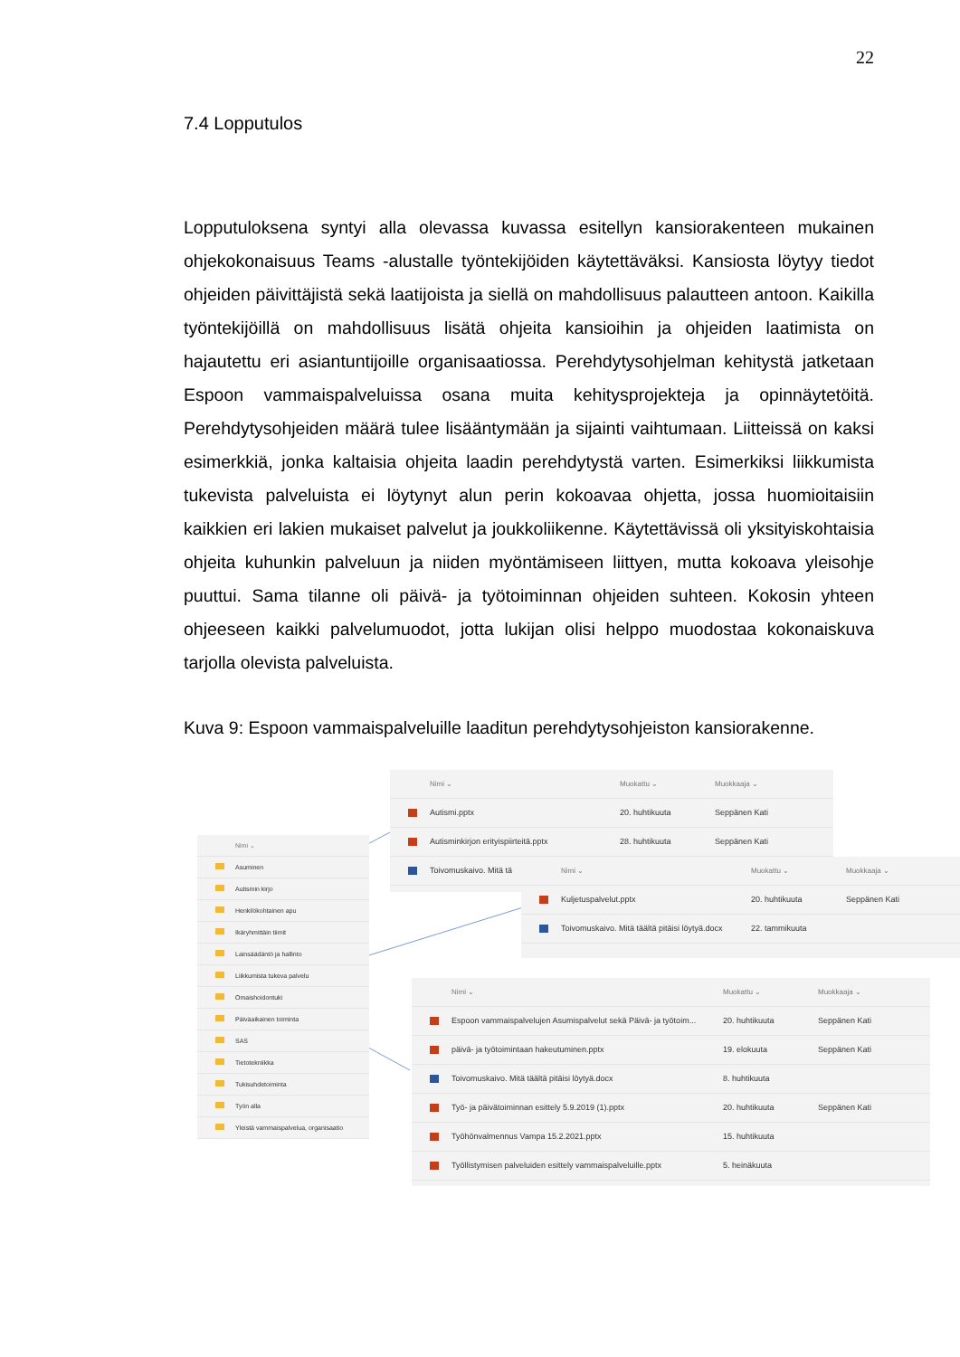22
7.4 Lopputulos
Lopputuloksena syntyi alla olevassa kuvassa esitellyn kansiorakenteen mukainen ohjekokonaisuus Teams -alustalle työntekijöiden käytettäväksi. Kansiosta löytyy tiedot ohjeiden päivittäjistä sekä laatijoista ja siellä on mahdollisuus palautteen antoon. Kaikilla työntekijöillä on mahdollisuus lisätä ohjeita kansioihin ja ohjeiden laatimista on hajautettu eri asiantuntijoille organisaatiossa. Perehdytysohjelman kehitystä jatketaan Espoon vammaispalveluissa osana muita kehitysprojekteja ja opinnäytetöitä. Perehdytysohjeiden määrä tulee lisääntymään ja sijainti vaihtumaan. Liitteissä on kaksi esimerkkiä, jonka kaltaisia ohjeita laadin perehdytystä varten. Esimerkiksi liikkumista tukevista palveluista ei löytynyt alun perin kokoavaa ohjetta, jossa huomioitaisiin kaikkien eri lakien mukaiset palvelut ja joukkoliikenne. Käytettävissä oli yksityiskohtaisia ohjeita kuhunkin palveluun ja niiden myöntämiseen liittyen, mutta kokoava yleisohje puuttui. Sama tilanne oli päivä- ja työtoiminnan ohjeiden suhteen. Kokosin yhteen ohjeeseen kaikki palvelumuodot, jotta lukijan olisi helppo muodostaa kokonaiskuva tarjolla olevista palveluista.
Kuva 9: Espoon vammaispalveluille laaditun perehdytysohjeiston kansiorakenne.
Nimi ⌄
Asuminen
Autismin kirjo
Henkilökohtainen apu
Ikäryhmittäin tiimit
Lainsäädäntö ja hallinto
Liikkumista tukeva palvelu
Omaishoidontuki
Päiväaikainen toiminta
SAS
Tietotekniikka
Tukisuhdetoiminta
Työn alla
Yleistä vammaispalvelua, organisaatio
Nimi ⌄ Muokattu ⌄ Muokkaaja ⌄
Autismi.pptx 20. huhtikuuta Seppänen Kati
Autisminkirjon erityispiirteitä.pptx 28. huhtikuuta Seppänen Kati
Toivomuskaivo. Mitä tä
Nimi ⌄ Muokattu ⌄ Muokkaaja ⌄
Kuljetuspalvelut.pptx 20. huhtikuuta Seppänen Kati
Toivomuskaivo. Mitä täältä pitäisi löytyä.docx 22. tammikuuta
Nimi ⌄ Muokattu ⌄ Muokkaaja ⌄
Espoon vammaispalvelujen Asumispalvelut sekä Päivä- ja työtoim... 20. huhtikuuta Seppänen Kati
päivä- ja työtoimintaan hakeutuminen.pptx 19. elokuuta Seppänen Kati
Toivomuskaivo. Mitä täältä pitäisi löytyä.docx 8. huhtikuuta
Työ- ja päivätoiminnan esittely 5.9.2019 (1).pptx 20. huhtikuuta Seppänen Kati
Työhönvalmennus Vampa 15.2.2021.pptx 15. huhtikuuta
Työllistymisen palveluiden esittely vammaispalveluille.pptx 5. heinäkuuta